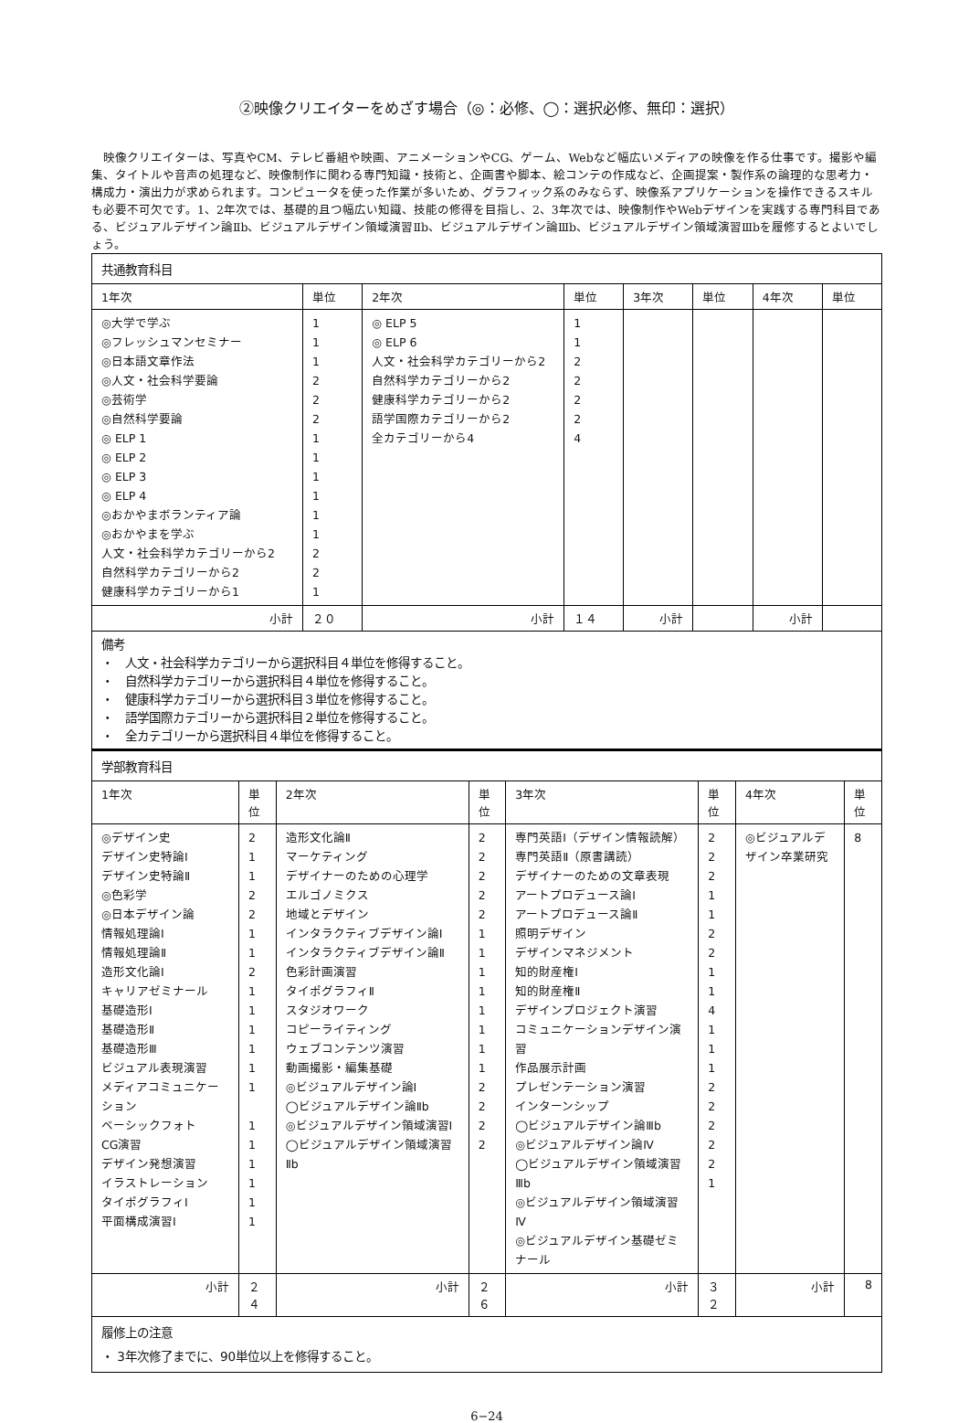②映像クリエイターをめざす場合（◎：必修、◯：選択必修、無印：選択）
映像クリエイターは、写真やCM、テレビ番組や映画、アニメーションやCG、ゲーム、Webなど幅広いメディアの映像を作る仕事です。撮影や編集、タイトルや音声の処理など、映像制作に関わる専門知識・技術と、企画書や脚本、絵コンテの作成など、企画提案・製作系の論理的な思考力・構成力・演出力が求められます。コンピュータを使った作業が多いため、グラフィック系のみならず、映像系アプリケーションを操作できるスキルも必要不可欠です。1、2年次では、基礎的且つ幅広い知識、技能の修得を目指し、2、3年次では、映像制作やWebデザインを実践する専門科目である、ビジュアルデザイン論Ⅱb、ビジュアルデザイン領域演習Ⅱb、ビジュアルデザイン論Ⅲb、ビジュアルデザイン領域演習Ⅲbを履修するとよいでしょう。
| 共通教育科目 | | | | | | | |
| 1年次 | 単位 | 2年次 | 単位 | 3年次 | 単位 | 4年次 | 単位 |
| ◎大学で学ぶ ◎フレッシュマンセミナー ◎日本語文章作法 ◎人文・社会科学要論 ◎芸術学 ◎自然科学要論 ◎ ELP 1 ◎ ELP 2 ◎ ELP 3 ◎ ELP 4 ◎おかやまボランティア論 ◎おかやまを学ぶ 人文・社会科学カテゴリーから2 自然科学カテゴリーから2 健康科学カテゴリーから1 | 1 1 1 2 2 2 1 1 1 1 1 1 2 2 1 | ◎ ELP 5 ◎ ELP 6 人文・社会科学カテゴリーから2 自然科学カテゴリーから2 健康科学カテゴリーから2 語学国際カテゴリーから2 全カテゴリーから4 | 1 1 2 2 2 2 4 | | | | |
| 小計 | ２０ | 小計 | １４ | 小計 | | 小計 | |
| 備考 ・ 人文・社会科学カテゴリーから選択科目４単位を修得すること。 ・ 自然科学カテゴリーから選択科目４単位を修得すること。 ・ 健康科学カテゴリーから選択科目３単位を修得すること。 ・ 語学国際カテゴリーから選択科目２単位を修得すること。 ・ 全カテゴリーから選択科目４単位を修得すること。 | | | | | | | |
| 学部教育科目 | | | | | | | |
| 1年次 | 単位 | 2年次 | 単位 | 3年次 | 単位 | 4年次 | 単位 |
| ◎デザイン史 デザイン史特論Ⅰ デザイン史特論Ⅱ ◎色彩学 ◎日本デザイン論 情報処理論Ⅰ 情報処理論Ⅱ 造形文化論Ⅰ キャリアゼミナール 基礎造形Ⅰ 基礎造形Ⅱ 基礎造形Ⅲ ビジュアル表現演習 メディアコミュニケーション ベーシックフォト CG演習 デザイン発想演習 イラストレーション タイポグラフィⅠ 平面構成演習Ⅰ | 2 1 1 2 2 1 1 2 1 1 1 1 1 1 1 1 1 1 1 1 | 造形文化論Ⅱ マーケティング デザイナーのための心理学 エルゴノミクス 地域とデザイン インタラクティブデザイン論Ⅰ インタラクティブデザイン論Ⅱ 色彩計画演習 タイポグラフィⅡ スタジオワーク コピーライティング ウェブコンテンツ演習 動画撮影・編集基礎 ◎ビジュアルデザイン論Ⅰ ◯ビジュアルデザイン論Ⅱb ◎ビジュアルデザイン領域演習Ⅰ ◯ビジュアルデザイン領域演習Ⅱb | 2 2 2 2 2 1 1 1 1 1 1 1 1 2 2 2 2 | 専門英語Ⅰ（デザイン情報読解） 専門英語Ⅱ（原書講読） デザイナーのための文章表現 アートプロデュース論Ⅰ アートプロデュース論Ⅱ 照明デザイン デザインマネジメント 知的財産権Ⅰ 知的財産権Ⅱ デザインプロジェクト演習 コミュニケーションデザイン演習 作品展示計画 プレゼンテーション演習 インターンシップ ◯ビジュアルデザイン論Ⅲb ◎ビジュアルデザイン論Ⅳ ◯ビジュアルデザイン領域演習Ⅲb ◎ビジュアルデザイン領域演習Ⅳ ◎ビジュアルデザイン基礎ゼミナール | 2 2 2 1 1 2 2 1 1 4 1 1 1 2 2 2 2 2 1 | ◎ビジュアルデザイン卒業研究 | 8 |
| 小計 | ２４ | 小計 | ２６ | 小計 | ３２ | 小計 | 8 |
| 履修上の注意 ・ 3年次修了までに、90単位以上を修得すること。 | | | | | | | |
6−24